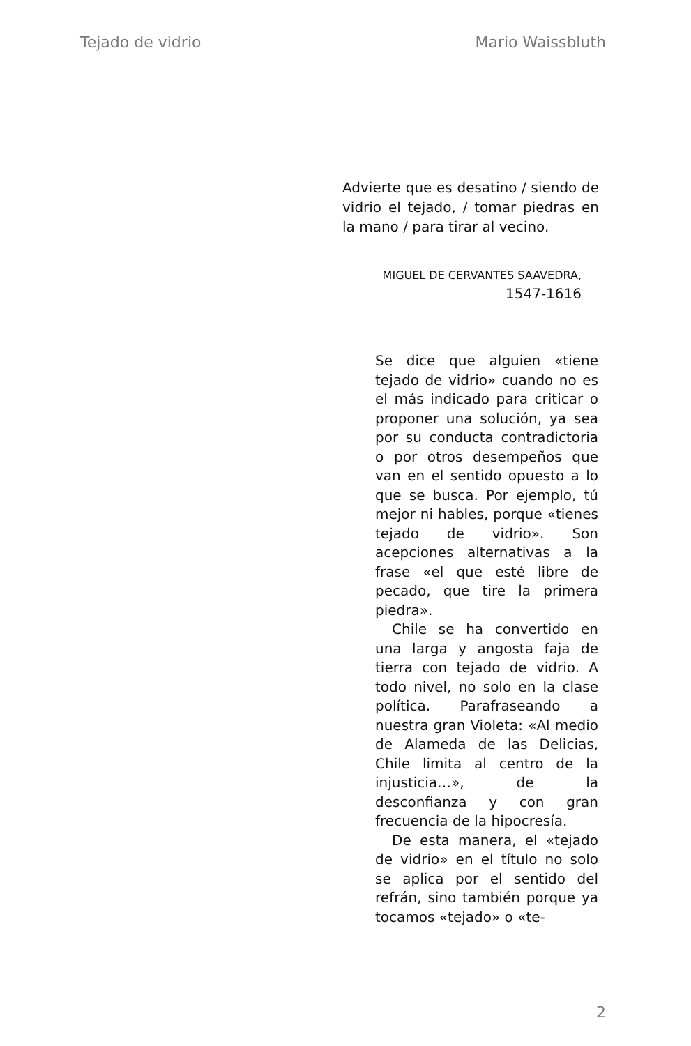Tejado de vidrio Mario Waissbluth
Advierte que es desatino / siendo de vidrio el tejado, / tomar piedras en la mano / para tirar al vecino.
MIGUEL DE CERVANTES SAAVEDRA, 1547-1616
Se dice que alguien «tiene tejado de vidrio» cuando no es el más indicado para criticar o proponer una solución, ya sea por su conducta contradictoria o por otros desempeños que van en el sentido opuesto a lo que se busca. Por ejemplo, tú mejor ni hables, porque «tienes tejado de vidrio». Son acepciones alternativas a la frase «el que esté libre de pecado, que tire la primera piedra».
Chile se ha convertido en una larga y angosta faja de tierra con tejado de vidrio. A todo nivel, no solo en la clase política. Parafraseando a nuestra gran Violeta: «Al medio de Alameda de las Delicias, Chile limita al centro de la injusticia…», de la desconfianza y con gran frecuencia de la hipocresía.
De esta manera, el «tejado de vidrio» en el título no solo se aplica por el sentido del refrán, sino también porque ya tocamos «tejado» o «te-
2